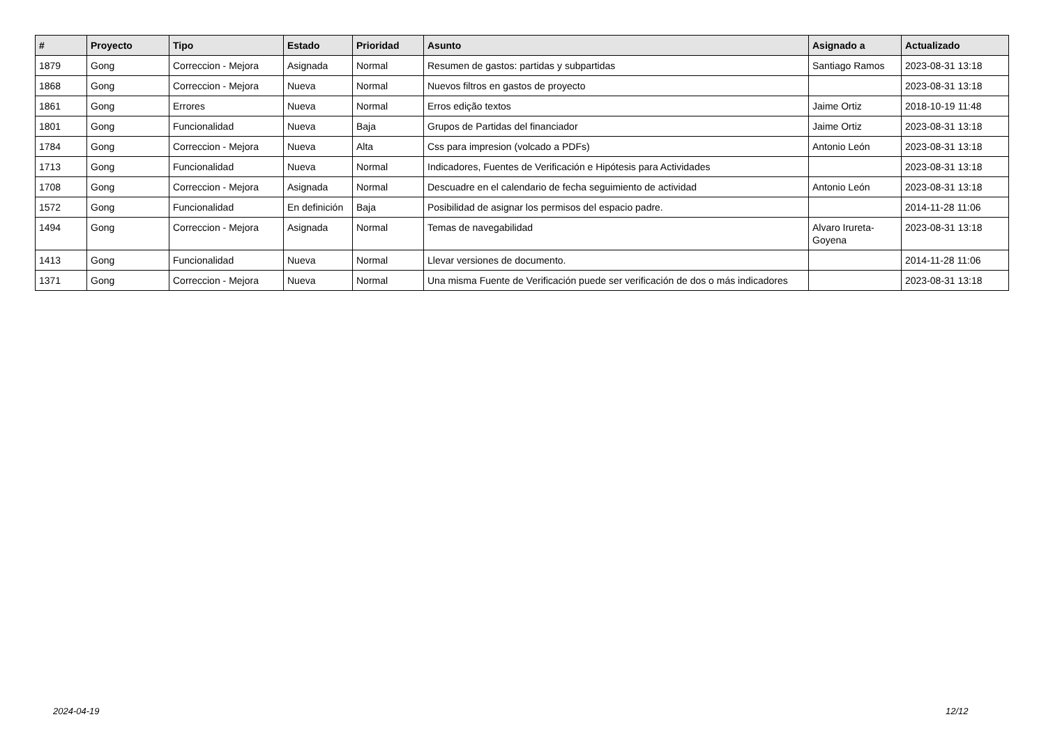| # | Proyecto | Tipo | Estado | Prioridad | Asunto | Asignado a | Actualizado |
| --- | --- | --- | --- | --- | --- | --- | --- |
| 1879 | Gong | Correccion - Mejora | Asignada | Normal | Resumen de gastos: partidas y subpartidas | Santiago Ramos | 2023-08-31 13:18 |
| 1868 | Gong | Correccion - Mejora | Nueva | Normal | Nuevos filtros en gastos de proyecto | | 2023-08-31 13:18 |
| 1861 | Gong | Errores | Nueva | Normal | Erros edição textos | Jaime Ortiz | 2018-10-19 11:48 |
| 1801 | Gong | Funcionalidad | Nueva | Baja | Grupos de Partidas del financiador | Jaime Ortiz | 2023-08-31 13:18 |
| 1784 | Gong | Correccion - Mejora | Nueva | Alta | Css para impresion (volcado a PDFs) | Antonio León | 2023-08-31 13:18 |
| 1713 | Gong | Funcionalidad | Nueva | Normal | Indicadores, Fuentes de Verificación e Hipótesis para Actividades | | 2023-08-31 13:18 |
| 1708 | Gong | Correccion - Mejora | Asignada | Normal | Descuadre en el calendario de fecha seguimiento de actividad | Antonio León | 2023-08-31 13:18 |
| 1572 | Gong | Funcionalidad | En definición | Baja | Posibilidad de asignar los permisos del espacio padre. | | 2014-11-28 11:06 |
| 1494 | Gong | Correccion - Mejora | Asignada | Normal | Temas de navegabilidad | Alvaro Irureta-Goyena | 2023-08-31 13:18 |
| 1413 | Gong | Funcionalidad | Nueva | Normal | Llevar versiones de documento. | | 2014-11-28 11:06 |
| 1371 | Gong | Correccion - Mejora | Nueva | Normal | Una misma Fuente de Verificación puede ser verificación de dos o más indicadores | | 2023-08-31 13:18 |
2024-04-19 12/12